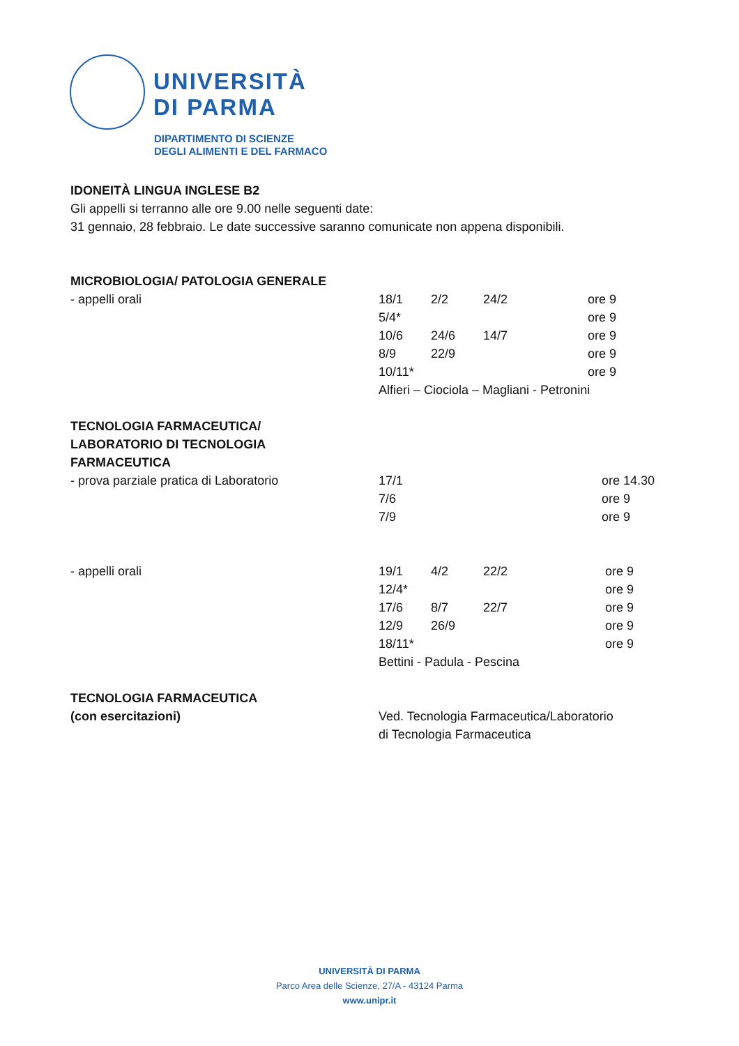UNIVERSITÀ
DI PARMA
DIPARTIMENTO DI SCIENZE
DEGLI ALIMENTI E DEL FARMACO
IDONEITÀ LINGUA INGLESE B2
Gli appelli si terranno alle ore 9.00 nelle seguenti date:
31 gennaio, 28 febbraio. Le date successive saranno comunicate non appena disponibili.
| MICROBIOLOGIA/ PATOLOGIA GENERALE | | | | |
| - appelli orali | 18/1 | 2/2 | 24/2 | ore 9 |
| | 5/4* | | | ore 9 |
| | 10/6 | 24/6 | 14/7 | ore 9 |
| | 8/9 | 22/9 | | ore 9 |
| | 10/11* | | | ore 9 |
| | Alfieri – Ciociola – Magliani - Petronini | | | |
| TECNOLOGIA FARMACEUTICA/ LABORATORIO DI TECNOLOGIA FARMACEUTICA | | | | |
| - prova parziale pratica di Laboratorio | 17/1 | | | ore 14.30 |
| | 7/6 | | | ore 9 |
| | 7/9 | | | ore 9 |
| - appelli orali | 19/1 | 4/2 | 22/2 | ore 9 |
| | 12/4* | | | ore 9 |
| | 17/6 | 8/7 | 22/7 | ore 9 |
| | 12/9 | 26/9 | | ore 9 |
| | 18/11* | | | ore 9 |
| | Bettini - Padula - Pescina | | | |
| TECNOLOGIA FARMACEUTICA (con esercitazioni) | Ved. Tecnologia Farmaceutica/Laboratorio di Tecnologia Farmaceutica | | | |
UNIVERSITÀ DI PARMA
Parco Area delle Scienze, 27/A - 43124 Parma
www.unipr.it